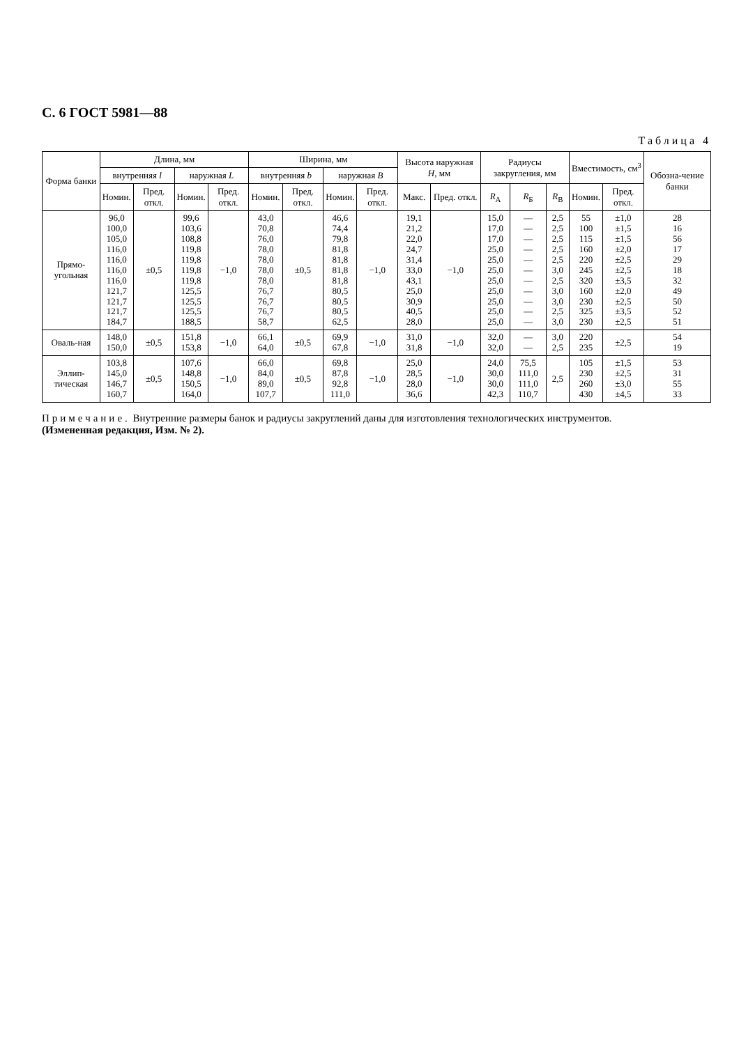С. 6 ГОСТ 5981—88
Таблица 4
| Форма банки | Длина, мм | | | | Ширина, мм | | | | Высота наружная H , мм | | Радиусы закругления, мм | | | Вместимость, см<sup>3</sup> | | Обозна-чение банки |
| --- | --- | --- | --- | --- | --- | --- | --- | --- | --- | --- | --- | --- | --- | --- | --- | --- |
| | внутренняя l | | наружная L | | внутренняя b | | наружная B | | | | | | | | | |
| | Номин. | Пред. откл. | Номин. | Пред. откл. | Номин. | Пред. откл. | Номин. | Пред. откл. | Макс. | Пред. откл. | R<sub>A</sub> | R<sub>Б</sub> | R<sub>В</sub> | Номин. | Пред. откл. | |
| Прямо-угольная | 96,0 100,0 105,0 116,0 116,0 116,0 116,0 121,7 121,7 121,7 184,7 | ±0,5 | 99,6 103,6 108,8 119,8 119,8 119,8 119,8 125,5 125,5 125,5 188,5 | −1,0 | 43,0 70,8 76,0 78,0 78,0 78,0 78,0 76,7 76,7 76,7 58,7 | ±0,5 | 46,6 74,4 79,8 81,8 81,8 81,8 81,8 80,5 80,5 80,5 62,5 | −1,0 | 19,1 21,2 22,0 24,7 31,4 33,0 43,1 25,0 30,9 40,5 28,0 | −1,0 | 15,0 17,0 17,0 25,0 25,0 25,0 25,0 25,0 25,0 25,0 25,0 | — — — — — — — — — — — | 2,5 2,5 2,5 2,5 2,5 3,0 2,5 3,0 3,0 2,5 3,0 | 55 100 115 160 220 245 320 160 230 325 230 | ±1,0 ±1,5 ±1,5 ±2,0 ±2,5 ±2,5 ±3,5 ±2,0 ±2,5 ±3,5 ±2,5 | 28 16 56 17 29 18 32 49 50 52 51 |
| Оваль-ная | 148,0 150,0 | ±0,5 | 151,8 153,8 | −1,0 | 66,1 64,0 | ±0,5 | 69,9 67,8 | −1,0 | 31,0 31,8 | −1,0 | 32,0 32,0 | — — | 3,0 2,5 | 220 235 | ±2,5 | 54 19 |
| Эллип-тическая | 103,8 145,0 146,7 160,7 | ±0,5 | 107,6 148,8 150,5 164,0 | −1,0 | 66,0 84,0 89,0 107,7 | ±0,5 | 69,8 87,8 92,8 111,0 | −1,0 | 25,0 28,5 28,0 36,6 | −1,0 | 24,0 30,0 30,0 42,3 | 75,5 111,0 111,0 110,7 | 2,5 | 105 230 260 430 | ±1,5 ±2,5 ±3,0 ±4,5 | 53 31 55 33 |
Примечание. Внутренние размеры банок и радиусы закруглений даны для изготовления технологических инструментов.
(Измененная редакция, Изм. № 2).